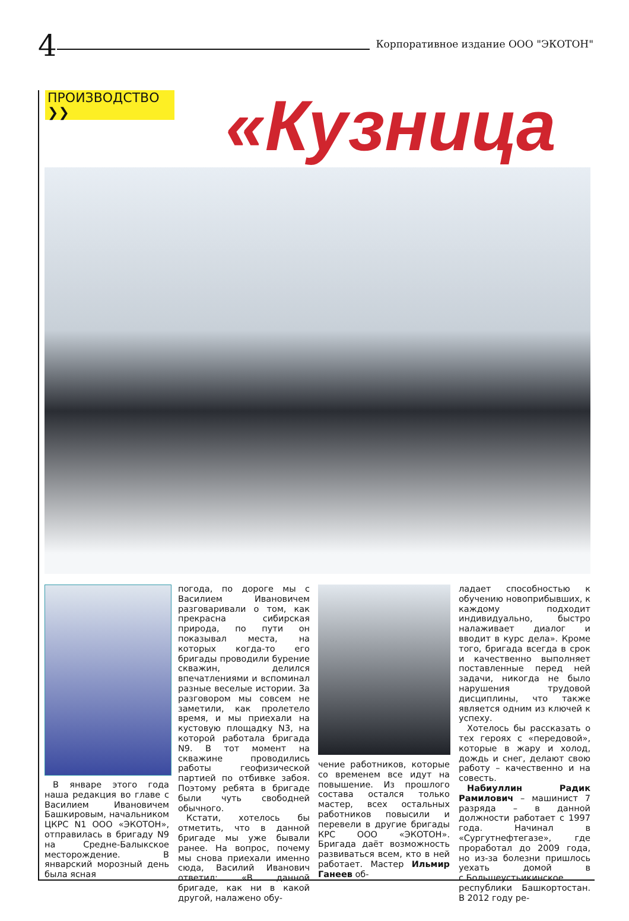4
Корпоративное издание ООО "ЭКОТОН"
ПРОИЗВОДСТВО ❯❯ «Кузница
В январе этого года наша редакция во главе с Василием Ивановичем Башкировым, начальником ЦКРС N1 ООО «ЭКОТОН», отправилась в бригаду N9 на Средне-Балыкское месторождение. В январский морозный день была ясная
погода, по дороге мы с Василием Ивановичем разговаривали о том, как прекрасна сибирская природа, по пути он показывал места, на которых когда-то его бригады проводили бурение скважин, делился впечатлениями и вспоминал разные веселые истории. За разговором мы совсем не заметили, как пролетело время, и мы приехали на кустовую площадку N3, на которой работала бригада N9. В тот момент на скважине проводились работы геофизической партией по отбивке забоя. Поэтому ребята в бригаде были чуть свободней обычного.
Кстати, хотелось бы отметить, что в данной бригаде мы уже бывали ранее. На вопрос, почему мы снова приехали именно сюда, Василий Иванович ответил: «В данной бригаде, как ни в какой другой, налажено обу-
чение работников, которые со временем все идут на повышение. Из прошлого состава остался только мастер, всех остальных работников повысили и перевели в другие бригады КРС ООО «ЭКОТОН». Бригада даёт возможность развиваться всем, кто в ней работает. Мастер Ильмир Ганеев об-
ладает способностью к обучению новоприбывших, к каждому подходит индивидуально, быстро налаживает диалог и вводит в курс дела». Кроме того, бригада всегда в срок и качественно выполняет поставленные перед ней задачи, никогда не было нарушения трудовой дисциплины, что также является одним из ключей к успеху.
Хотелось бы рассказать о тех героях с «передовой», которые в жару и холод, дождь и снег, делают свою работу – качественно и на совесть.
Набиуллин Радик Рамилович – машинист 7 разряда – в данной должности работает с 1997 года. Начинал в «Сургутнефтегазе», где проработал до 2009 года, но из-за болезни пришлось уехать домой в с.Большеустьикинское республики Башкортостан. В 2012 году ре-